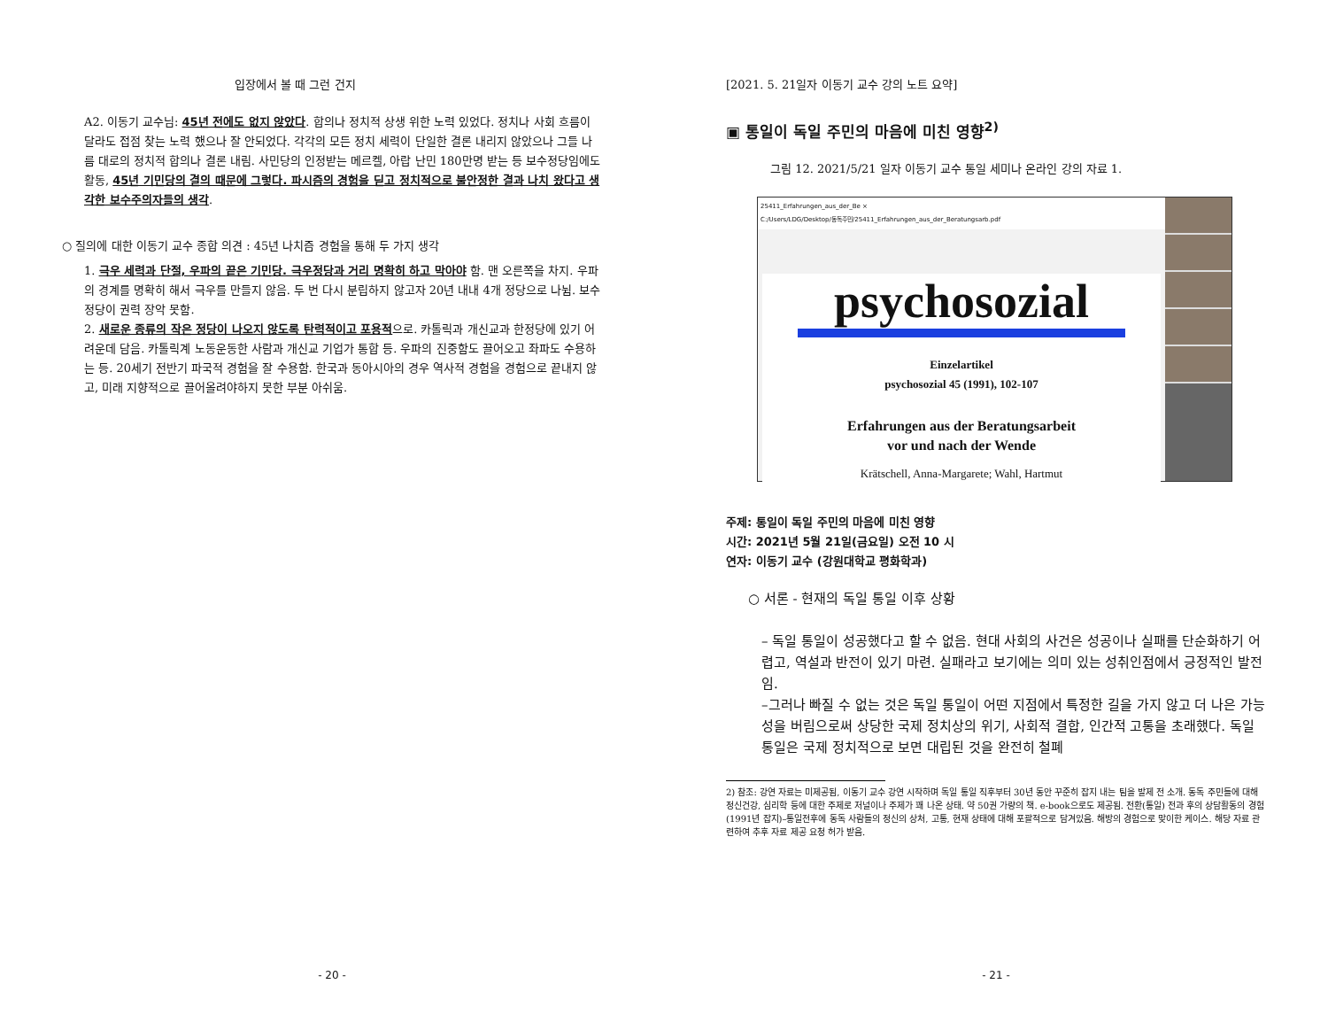입장에서 볼 때 그런 건지
A2. 이동기 교수님: 45년 전에도 없지 않았다. 합의나 정치적 상생 위한 노력 있었다. 정치나 사회 흐름이 달라도 접점 찾는 노력 했으나 잘 안되었다. 각각의 모든 정치 세력이 단일한 결론 내리지 않았으나 그들 나름 대로의 정치적 합의나 결론 내림. 사민당의 인정받는 메르켈, 아랍 난민 180만명 받는 등 보수정당임에도 활동, 45년 기민당의 결의 때문에 그렇다. 파시즘의 경험을 딛고 정치적으로 불안정한 결과 나치 왔다고 생각한 보수주의자들의 생각.
○ 질의에 대한 이동기 교수 종합 의견 : 45년 나치즘 경험을 통해 두 가지 생각
1. 극우 세력과 단절, 우파의 끝은 기민당. 극우정당과 거리 명확히 하고 막아야 함. 맨 오른쪽을 차지. 우파의 경계를 명확히 해서 극우를 만들지 않음. 두 번 다시 분립하지 않고자 20년 내내 4개 정당으로 나뉨. 보수 정당이 권력 장악 못함.
2. 새로운 종류의 작은 정당이 나오지 않도록 탄력적이고 포용적으로. 카톨릭과 개신교과 한정당에 있기 어려운데 담음. 카톨릭계 노동운동한 사람과 개신교 기업가 통합 등. 우파의 진중함도 끌어오고 좌파도 수용하는 등. 20세기 전반기 파국적 경험을 잘 수용함. 한국과 동아시아의 경우 역사적 경험을 경험으로 끝내지 않고, 미래 지향적으로 끌어올려야하지 못한 부분 아쉬움.
- 20 -
[2021. 5. 21일자 이동기 교수 강의 노트 요약]
▣ 통일이 독일 주민의 마음에 미친 영향<sup>2)</sup>
그림 12. 2021/5/21 일자 이동기 교수 통일 세미나 온라인 강의 자료 1.
25411_Erfahrungen_aus_der_Be ×
C:/Users/LDG/Desktop/동독주민/25411_Erfahrungen_aus_der_Beratungsarb.pdf
psychosozial
Einzelartikel
psychosozial 45 (1991), 102-107
Erfahrungen aus der Beratungsarbeit
vor und nach der Wende
Krätschell, Anna-Margarete; Wahl, Hartmut
주제: 통일이 독일 주민의 마음에 미친 영향
시간: 2021년 5월 21일(금요일) 오전 10 시
연자: 이동기 교수 (강원대학교 평화학과)
○ 서론 - 현재의 독일 통일 이후 상황
– 독일 통일이 성공했다고 할 수 없음. 현대 사회의 사건은 성공이나 실패를 단순화하기 어렵고, 역설과 반전이 있기 마련. 실패라고 보기에는 의미 있는 성취인점에서 긍정적인 발전임.
–그러나 빠질 수 없는 것은 독일 통일이 어떤 지점에서 특정한 길을 가지 않고 더 나은 가능성을 버림으로써 상당한 국제 정치상의 위기, 사회적 결합, 인간적 고통을 초래했다. 독일 통일은 국제 정치적으로 보면 대립된 것을 완전히 철폐
2) 참조: 강연 자료는 미제공됨, 이동기 교수 강연 시작하며 독일 통일 직후부터 30년 동안 꾸준히 잡지 내는 팀을 발제 전 소개. 동독 주민들에 대해 정신건강, 심리학 등에 대한 주제로 저널이나 주제가 꽤 나온 상태. 약 50권 가량의 책. e-book으로도 제공됨. 전환(통일) 전과 후의 상담활동의 경험(1991년 잡지)–통일전후에 동독 사람들의 정신의 상처, 고통, 현재 상태에 대해 포괄적으로 담겨있음. 해방의 경험으로 맞이한 케이스. 해당 자료 관련하여 추후 자료 제공 요청 허가 받음.
- 21 -